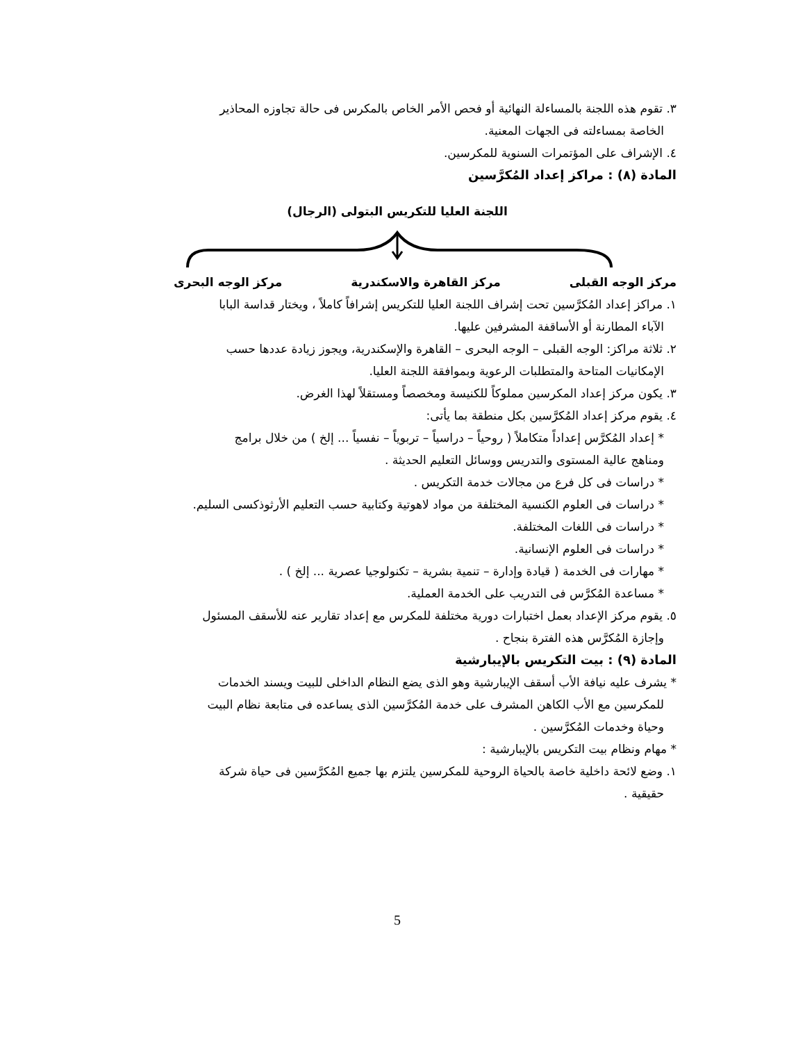٣. تقوم هذه اللجنة بالمساءلة النهائية أو فحص الأمر الخاص بالمكرس فى حالة تجاوزه المحاذير
الخاصة بمساءلته فى الجهات المعنية.
٤. الإشراف على المؤتمرات السنوية للمكرسين.
المادة (٨) : مراكز إعداد المُكرَّسين
اللجنة العليا للتكريس البتولى (الرجال)
مركز الوجه القبلى مركز القاهرة والاسكندرية مركز الوجه البحرى
١. مراكز إعداد المُكرَّسين تحت إشراف اللجنة العليا للتكريس إشرافاً كاملاً ، ويختار قداسة البابا
الآباء المطارنة أو الأساقفة المشرفين عليها.
٢. ثلاثة مراكز: الوجه القبلى – الوجه البحرى – القاهرة والإسكندرية، ويجوز زيادة عددها حسب
الإمكانيات المتاحة والمتطلبات الرعوية وبموافقة اللجنة العليا.
٣. يكون مركز إعداد المكرسين مملوكاً للكنيسة ومخصصاً ومستقلاً لهذا الغرض.
٤. يقوم مركز إعداد المُكرَّسين بكل منطقة بما يأتى:
* إعداد المُكرَّس إعداداً متكاملاً ( روحياً – دراسياً – تربوياً – نفسياً ... إلخ ) من خلال برامج
ومناهج عالية المستوى والتدريس ووسائل التعليم الحديثة .
* دراسات فى كل فرع من مجالات خدمة التكريس .
* دراسات فى العلوم الكنسية المختلفة من مواد لاهوتية وكتابية حسب التعليم الأرثوذكسى السليم.
* دراسات فى اللغات المختلفة.
* دراسات فى العلوم الإنسانية.
* مهارات فى الخدمة ( قيادة وإدارة – تنمية بشرية – تكنولوجيا عصرية ... إلخ ) .
* مساعدة المُكرَّس فى التدريب على الخدمة العملية.
٥. يقوم مركز الإعداد بعمل اختبارات دورية مختلفة للمكرس مع إعداد تقارير عنه للأسقف المسئول
وإجازة المُكرَّس هذه الفترة بنجاح .
المادة (٩) : بيت التكريس بالإيبارشية
* يشرف عليه نيافة الأب أسقف الإيبارشية وهو الذى يضع النظام الداخلى للبيت ويسند الخدمات
للمكرسين مع الأب الكاهن المشرف على خدمة المُكرَّسين الذى يساعده فى متابعة نظام البيت
وحياة وخدمات المُكرَّسين .
* مهام ونظام بيت التكريس بالإيبارشية :
١. وضع لائحة داخلية خاصة بالحياة الروحية للمكرسين يلتزم بها جميع المُكرَّسين فى حياة شركة
حقيقية .
5